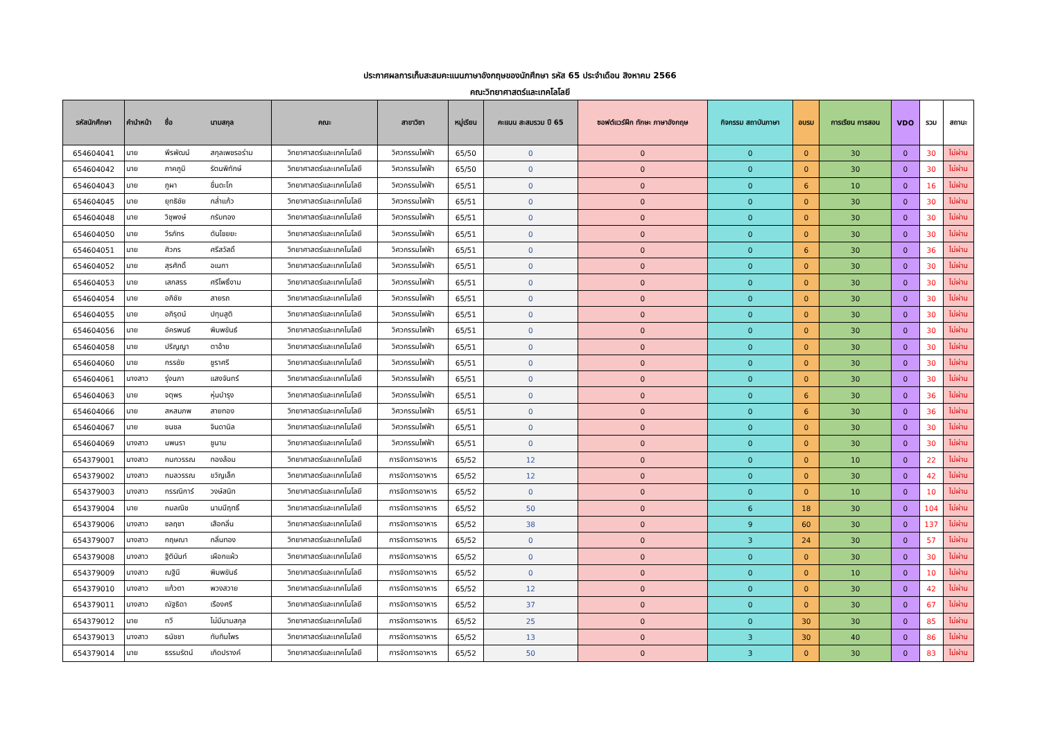ประกาศผลการเก็บสะสมคะแนนภาษาอังกฤษของนักศึกษา รหัส 65 ประจำเดือน สิงหาคม 2566
คณะวิทยาศาสตร์และเทคโลโลยี
| รหัสนักศึกษา | คำนำหน้า | ชื่อ | นามสกุล | คณะ | สาขาวิชา | หมู่เรียน | คะแนน สะสมรวม ปี 65 | ซอฟต์แวร์ฝึก ทักษะ ภาษาอังกฤษ | กิจกรรม สถาบันภาษา | อบรม | การเรียน การสอน | VDO | รวม | สถานะ |
| --- | --- | --- | --- | --- | --- | --- | --- | --- | --- | --- | --- | --- | --- | --- |
| 654604041 | นาย | พีรพัฒน์ | สกุลเพชรอร่าม | วิทยาศาสตร์และเทคโนโลยี | วิศวกรรมไฟฟ้า | 65/50 | 0 | 0 | 0 | 0 | 30 | 0 | 30 | ไม่ผ่าน |
| 654604042 | นาย | ภาคภูมิ | รัตนพิทักษ์ | วิทยาศาสตร์และเทคโนโลยี | วิศวกรรมไฟฟ้า | 65/50 | 0 | 0 | 0 | 0 | 30 | 0 | 30 | ไม่ผ่าน |
| 654604043 | นาย | ภูผา | ชื่นตะโก | วิทยาศาสตร์และเทคโนโลยี | วิศวกรรมไฟฟ้า | 65/51 | 0 | 0 | 0 | 6 | 10 | 0 | 16 | ไม่ผ่าน |
| 654604045 | นาย | ยุทธิชัย | กล่ำแก้ว | วิทยาศาสตร์และเทคโนโลยี | วิศวกรรมไฟฟ้า | 65/51 | 0 | 0 | 0 | 0 | 30 | 0 | 30 | ไม่ผ่าน |
| 654604048 | นาย | วิชุพงษ์ | กรับทอง | วิทยาศาสตร์และเทคโนโลยี | วิศวกรรมไฟฟ้า | 65/51 | 0 | 0 | 0 | 0 | 30 | 0 | 30 | ไม่ผ่าน |
| 654604050 | นาย | วีรภัทร | ตันไชยยะ | วิทยาศาสตร์และเทคโนโลยี | วิศวกรรมไฟฟ้า | 65/51 | 0 | 0 | 0 | 0 | 30 | 0 | 30 | ไม่ผ่าน |
| 654604051 | นาย | ศิวกร | ศรีสวัสดิ์ | วิทยาศาสตร์และเทคโนโลยี | วิศวกรรมไฟฟ้า | 65/51 | 0 | 0 | 0 | 6 | 30 | 0 | 36 | ไม่ผ่าน |
| 654604052 | นาย | สุรศักดิ์ | อเนกา | วิทยาศาสตร์และเทคโนโลยี | วิศวกรรมไฟฟ้า | 65/51 | 0 | 0 | 0 | 0 | 30 | 0 | 30 | ไม่ผ่าน |
| 654604053 | นาย | เสกสรร | ศรีโพธิ์งาม | วิทยาศาสตร์และเทคโนโลยี | วิศวกรรมไฟฟ้า | 65/51 | 0 | 0 | 0 | 0 | 30 | 0 | 30 | ไม่ผ่าน |
| 654604054 | นาย | อภิชัย | สายรถ | วิทยาศาสตร์และเทคโนโลยี | วิศวกรรมไฟฟ้า | 65/51 | 0 | 0 | 0 | 0 | 30 | 0 | 30 | ไม่ผ่าน |
| 654604055 | นาย | อภิรุตน์ | ปทุมสูติ | วิทยาศาสตร์และเทคโนโลยี | วิศวกรรมไฟฟ้า | 65/51 | 0 | 0 | 0 | 0 | 30 | 0 | 30 | ไม่ผ่าน |
| 654604056 | นาย | อัครพนธ์ | พิมพขันธ์ | วิทยาศาสตร์และเทคโนโลยี | วิศวกรรมไฟฟ้า | 65/51 | 0 | 0 | 0 | 0 | 30 | 0 | 30 | ไม่ผ่าน |
| 654604058 | นาย | ปริญญา | ตาอ้าย | วิทยาศาสตร์และเทคโนโลยี | วิศวกรรมไฟฟ้า | 65/51 | 0 | 0 | 0 | 0 | 30 | 0 | 30 | ไม่ผ่าน |
| 654604060 | นาย | กรรชัย | ชูราศรี | วิทยาศาสตร์และเทคโนโลยี | วิศวกรรมไฟฟ้า | 65/51 | 0 | 0 | 0 | 0 | 30 | 0 | 30 | ไม่ผ่าน |
| 654604061 | นางสาว | รุ่งนภา | แสงจันทร์ | วิทยาศาสตร์และเทคโนโลยี | วิศวกรรมไฟฟ้า | 65/51 | 0 | 0 | 0 | 0 | 30 | 0 | 30 | ไม่ผ่าน |
| 654604063 | นาย | จตุพร | หุ่นบำรุง | วิทยาศาสตร์และเทคโนโลยี | วิศวกรรมไฟฟ้า | 65/51 | 0 | 0 | 0 | 6 | 30 | 0 | 36 | ไม่ผ่าน |
| 654604066 | นาย | สหสมภพ | สายทอง | วิทยาศาสตร์และเทคโนโลยี | วิศวกรรมไฟฟ้า | 65/51 | 0 | 0 | 0 | 6 | 30 | 0 | 36 | ไม่ผ่าน |
| 654604067 | นาย | ชนชล | จินดานิล | วิทยาศาสตร์และเทคโนโลยี | วิศวกรรมไฟฟ้า | 65/51 | 0 | 0 | 0 | 0 | 30 | 0 | 30 | ไม่ผ่าน |
| 654604069 | นางสาว | นพนรา | ชูนาม | วิทยาศาสตร์และเทคโนโลยี | วิศวกรรมไฟฟ้า | 65/51 | 0 | 0 | 0 | 0 | 30 | 0 | 30 | ไม่ผ่าน |
| 654379001 | นางสาว | กนกวรรณ | ทองล้อม | วิทยาศาสตร์และเทคโนโลยี | การจัดการอาหาร | 65/52 | 12 | 0 | 0 | 0 | 10 | 0 | 22 | ไม่ผ่าน |
| 654379002 | นางสาว | กมลวรรณ | ขวัญเล็ก | วิทยาศาสตร์และเทคโนโลยี | การจัดการอาหาร | 65/52 | 12 | 0 | 0 | 0 | 30 | 0 | 42 | ไม่ผ่าน |
| 654379003 | นางสาว | กรรณิการ์ | วงษ์สนิท | วิทยาศาสตร์และเทคโนโลยี | การจัดการอาหาร | 65/52 | 0 | 0 | 0 | 0 | 10 | 0 | 10 | ไม่ผ่าน |
| 654379004 | นาย | กมลณิช | นามมีฤทธิ์ | วิทยาศาสตร์และเทคโนโลยี | การจัดการอาหาร | 65/52 | 50 | 0 | 6 | 18 | 30 | 0 | 104 | ไม่ผ่าน |
| 654379006 | นางสาว | ชลฤชา | เสือกลิ่น | วิทยาศาสตร์และเทคโนโลยี | การจัดการอาหาร | 65/52 | 38 | 0 | 9 | 60 | 30 | 0 | 137 | ไม่ผ่าน |
| 654379007 | นางสาว | กฤษณา | กลิ่นทอง | วิทยาศาสตร์และเทคโนโลยี | การจัดการอาหาร | 65/52 | 0 | 0 | 3 | 24 | 30 | 0 | 57 | ไม่ผ่าน |
| 654379008 | นางสาว | ฐิตินันท์ | เผือกแผ้ว | วิทยาศาสตร์และเทคโนโลยี | การจัดการอาหาร | 65/52 | 0 | 0 | 0 | 0 | 30 | 0 | 30 | ไม่ผ่าน |
| 654379009 | นางสาว | ณฐินี | พิมพขันธ์ | วิทยาศาสตร์และเทคโนโลยี | การจัดการอาหาร | 65/52 | 0 | 0 | 0 | 0 | 10 | 0 | 10 | ไม่ผ่าน |
| 654379010 | นางสาว | แก้วตา | พวงสวาย | วิทยาศาสตร์และเทคโนโลยี | การจัดการอาหาร | 65/52 | 12 | 0 | 0 | 0 | 30 | 0 | 42 | ไม่ผ่าน |
| 654379011 | นางสาว | ณัฐธิดา | เรืองศรี | วิทยาศาสตร์และเทคโนโลยี | การจัดการอาหาร | 65/52 | 37 | 0 | 0 | 0 | 30 | 0 | 67 | ไม่ผ่าน |
| 654379012 | นาย | ทวี | ไม่มีนามสกุล | วิทยาศาสตร์และเทคโนโลยี | การจัดการอาหาร | 65/52 | 25 | 0 | 0 | 30 | 30 | 0 | 85 | ไม่ผ่าน |
| 654379013 | นางสาว | ธนัชชา | ทับทิมไพร | วิทยาศาสตร์และเทคโนโลยี | การจัดการอาหาร | 65/52 | 13 | 0 | 3 | 30 | 40 | 0 | 86 | ไม่ผ่าน |
| 654379014 | นาย | ธรรมรัตน์ | เกิดปรางค์ | วิทยาศาสตร์และเทคโนโลยี | การจัดการอาหาร | 65/52 | 50 | 0 | 3 | 0 | 30 | 0 | 83 | ไม่ผ่าน |